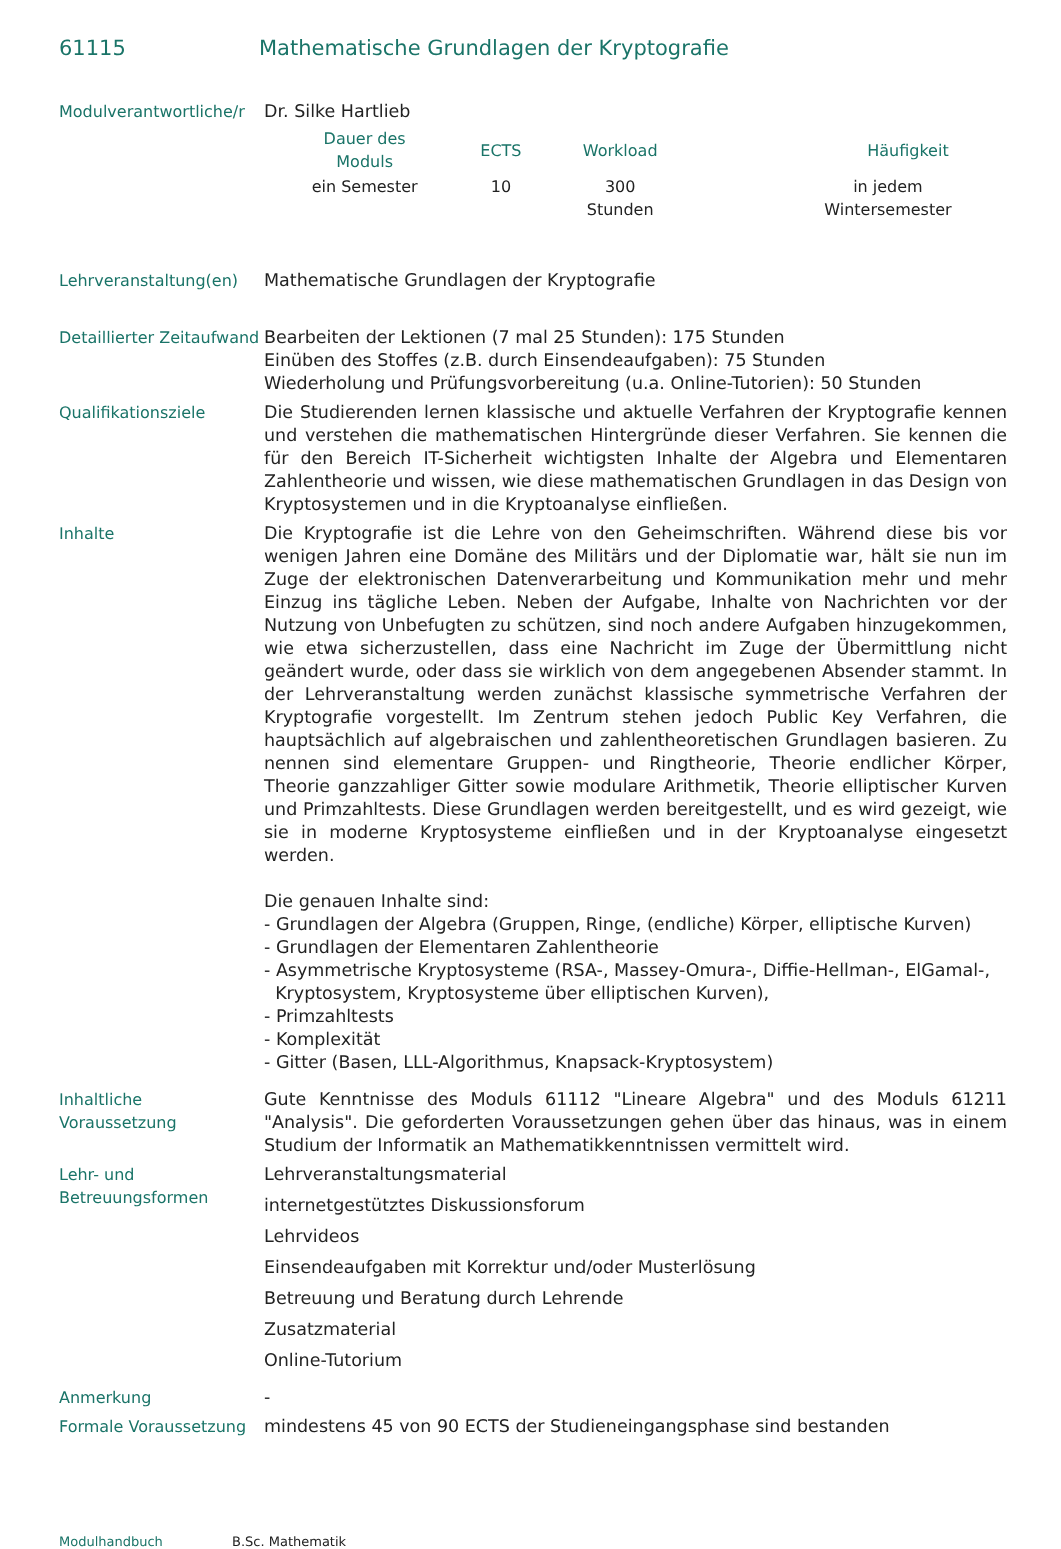61115 Mathematische Grundlagen der Kryptografie
| Modulverantwortliche/r | Dr. Silke Hartlieb / Dauer des Moduls / ECTS / Workload / Häufigkeit / / --- / --- / --- / --- / / ein Semester / 10 / 300 Stunden / in jedem Wintersemester / |
| Lehrveranstaltung(en) | Mathematische Grundlagen der Kryptografie |
| Detaillierter Zeitaufwand | Bearbeiten der Lektionen (7 mal 25 Stunden): 175 Stunden Einüben des Stoffes (z.B. durch Einsendeaufgaben): 75 Stunden Wiederholung und Prüfungsvorbereitung (u.a. Online-Tutorien): 50 Stunden |
| Qualifikationsziele | Die Studierenden lernen klassische und aktuelle Verfahren der Kryptografie kennen und verstehen die mathematischen Hintergründe dieser Verfahren. Sie kennen die für den Bereich IT-Sicherheit wichtigsten Inhalte der Algebra und Elementaren Zahlentheorie und wissen, wie diese mathematischen Grundlagen in das Design von Kryptosystemen und in die Kryptoanalyse einfließen. |
| Inhalte | Die Kryptografie ist die Lehre von den Geheimschriften. Während diese bis vor wenigen Jahren eine Domäne des Militärs und der Diplomatie war, hält sie nun im Zuge der elektronischen Datenverarbeitung und Kommunikation mehr und mehr Einzug ins tägliche Leben. Neben der Aufgabe, Inhalte von Nachrichten vor der Nutzung von Unbefugten zu schützen, sind noch andere Aufgaben hinzugekommen, wie etwa sicherzustellen, dass eine Nachricht im Zuge der Übermittlung nicht geändert wurde, oder dass sie wirklich von dem angegebenen Absender stammt. In der Lehrveranstaltung werden zunächst klassische symmetrische Verfahren der Kryptografie vorgestellt. Im Zentrum stehen jedoch Public Key Verfahren, die hauptsächlich auf algebraischen und zahlentheoretischen Grundlagen basieren. Zu nennen sind elementare Gruppen- und Ringtheorie, Theorie endlicher Körper, Theorie ganzzahliger Gitter sowie modulare Arithmetik, Theorie elliptischer Kurven und Primzahltests. Diese Grundlagen werden bereitgestellt, und es wird gezeigt, wie sie in moderne Kryptosysteme einfließen und in der Kryptoanalyse eingesetzt werden. Die genauen Inhalte sind: - Grundlagen der Algebra (Gruppen, Ringe, (endliche) Körper, elliptische Kurven) - Grundlagen der Elementaren Zahlentheorie - Asymmetrische Kryptosysteme (RSA-, Massey-Omura-, Diffie-Hellman-, ElGamal-, Kryptosystem, Kryptosysteme über elliptischen Kurven), - Primzahltests - Komplexität - Gitter (Basen, LLL-Algorithmus, Knapsack-Kryptosystem) |
| Inhaltliche Voraussetzung | Gute Kenntnisse des Moduls 61112 "Lineare Algebra" und des Moduls 61211 "Analysis". Die geforderten Voraussetzungen gehen über das hinaus, was in einem Studium der Informatik an Mathematikkenntnissen vermittelt wird. |
| Lehr- und Betreuungsformen | Lehrveranstaltungsmaterial internetgestütztes Diskussionsforum Lehrvideos Einsendeaufgaben mit Korrektur und/oder Musterlösung Betreuung und Beratung durch Lehrende Zusatzmaterial Online-Tutorium |
| Anmerkung | - |
| Formale Voraussetzung | mindestens 45 von 90 ECTS der Studieneingangsphase sind bestanden |
Modulhandbuch B.Sc. Mathematik